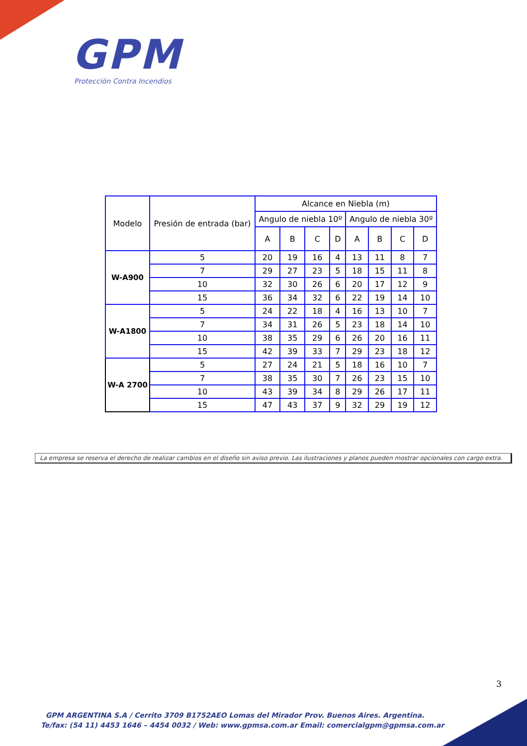GPM
Protección Contra Incendios
| Modelo | Presión de entrada (bar) | Alcance en Niebla (m) | | | | | | | |
| --- | --- | --- | --- | --- | --- | --- | --- | --- | --- |
| | | Angulo de niebla 10º | | | | Angulo de niebla 30º | | | |
| | | A | B | C | D | A | B | C | D |
| W-A900 | 5 | 20 | 19 | 16 | 4 | 13 | 11 | 8 | 7 |
| | 7 | 29 | 27 | 23 | 5 | 18 | 15 | 11 | 8 |
| | 10 | 32 | 30 | 26 | 6 | 20 | 17 | 12 | 9 |
| | 15 | 36 | 34 | 32 | 6 | 22 | 19 | 14 | 10 |
| W-A1800 | 5 | 24 | 22 | 18 | 4 | 16 | 13 | 10 | 7 |
| | 7 | 34 | 31 | 26 | 5 | 23 | 18 | 14 | 10 |
| | 10 | 38 | 35 | 29 | 6 | 26 | 20 | 16 | 11 |
| | 15 | 42 | 39 | 33 | 7 | 29 | 23 | 18 | 12 |
| W-A 2700 | 5 | 27 | 24 | 21 | 5 | 18 | 16 | 10 | 7 |
| | 7 | 38 | 35 | 30 | 7 | 26 | 23 | 15 | 10 |
| | 10 | 43 | 39 | 34 | 8 | 29 | 26 | 17 | 11 |
| | 15 | 47 | 43 | 37 | 9 | 32 | 29 | 19 | 12 |
La empresa se reserva el derecho de realizar cambios en el diseño sin aviso previo. Las ilustraciones y planos pueden mostrar opcionales con cargo extra.
3
GPM ARGENTINA S.A / Cerrito 3709 B1752AEO Lomas del Mirador Prov. Buenos Aires. Argentina.
Te/fax: (54 11) 4453 1646 – 4454 0032 / Web: www.gpmsa.com.ar Email: comercialgpm@gpmsa.com.ar